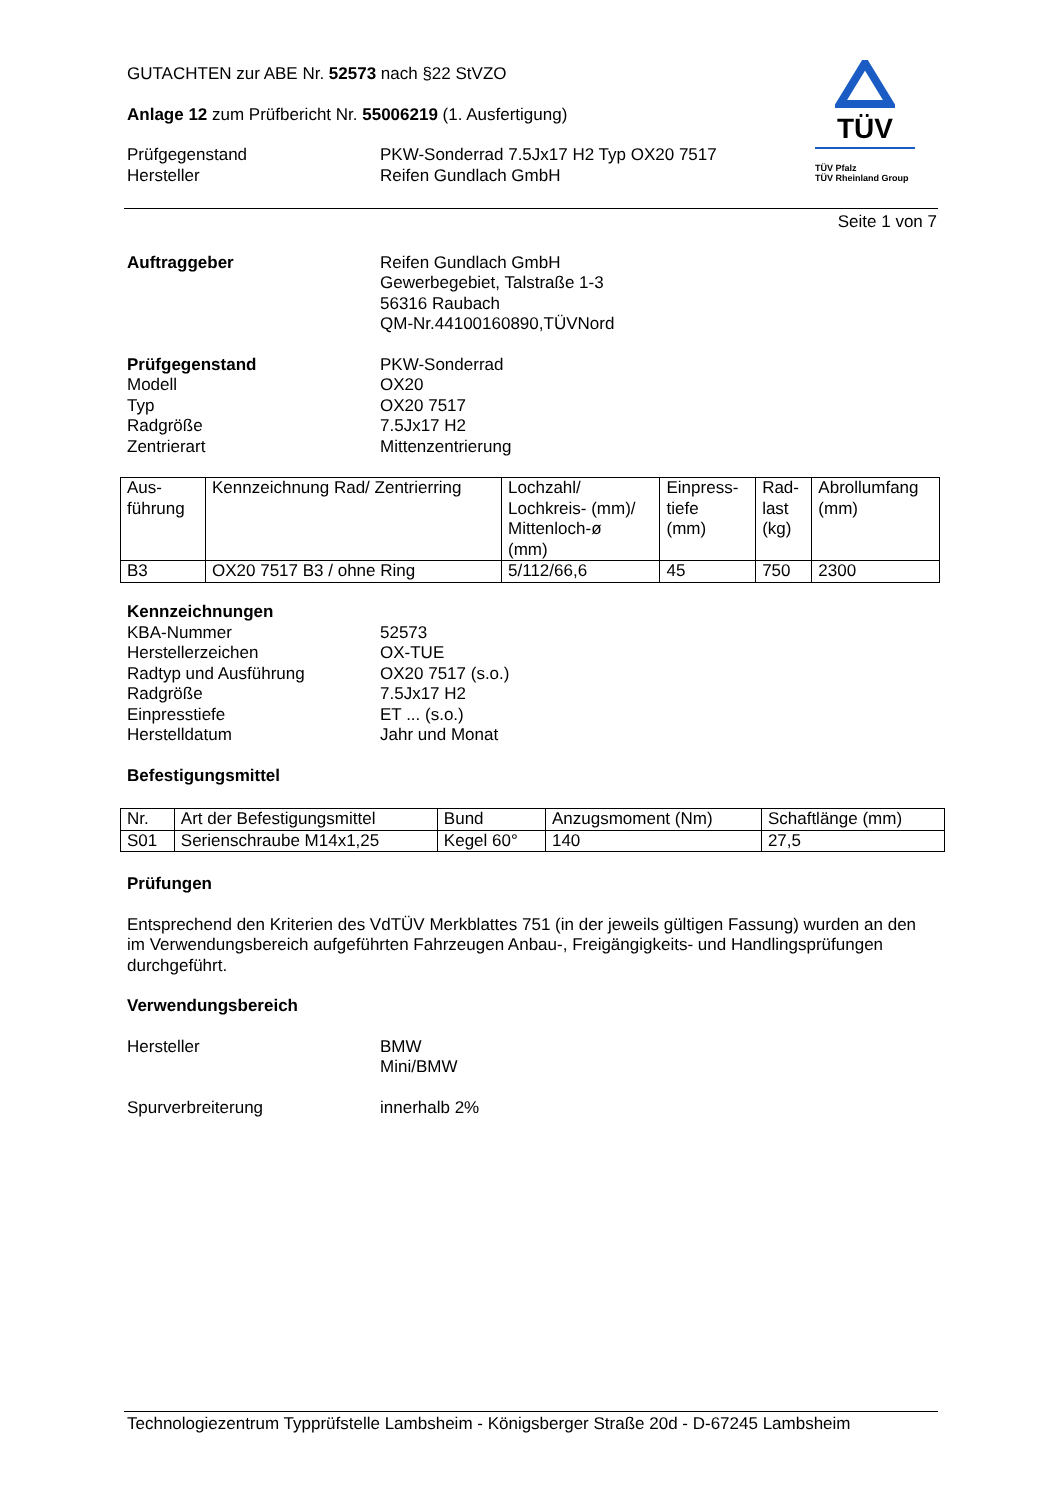TÜV
TÜV Pfalz
TÜV Rheinland Group
GUTACHTEN zur ABE Nr. 52573 nach §22 StVZO
Anlage 12 zum Prüfbericht Nr. 55006219 (1. Ausfertigung)
Prüfgegenstand
Hersteller
PKW-Sonderrad 7.5Jx17 H2 Typ OX20 7517
Reifen Gundlach GmbH
Seite 1 von 7
Auftraggeber Reifen Gundlach GmbH
Gewerbegebiet, Talstraße 1-3
56316 Raubach
QM-Nr.44100160890,TÜVNord
Prüfgegenstand
Modell
Typ
Radgröße
Zentrierart
PKW-Sonderrad
OX20
OX20 7517
7.5Jx17 H2
Mittenzentrierung
| Aus- führung | Kennzeichnung Rad/ Zentrierring | Lochzahl/ Lochkreis- (mm)/ Mittenloch-ø (mm) | Einpress- tiefe (mm) | Rad- last (kg) | Abrollumfang (mm) |
| B3 | OX20 7517 B3 / ohne Ring | 5/112/66,6 | 45 | 750 | 2300 |
Kennzeichnungen
KBA-Nummer
Herstellerzeichen
Radtyp und Ausführung
Radgröße
Einpresstiefe
Herstelldatum
52573
OX-TUE
OX20 7517 (s.o.)
7.5Jx17 H2
ET ... (s.o.)
Jahr und Monat
Befestigungsmittel
| Nr. | Art der Befestigungsmittel | Bund | Anzugsmoment (Nm) | Schaftlänge (mm) |
| S01 | Serienschraube M14x1,25 | Kegel 60° | 140 | 27,5 |
Prüfungen
Entsprechend den Kriterien des VdTÜV Merkblattes 751 (in der jeweils gültigen Fassung) wurden an den im Verwendungsbereich aufgeführten Fahrzeugen Anbau-, Freigängigkeits- und Handlingsprüfungen durchgeführt.
Verwendungsbereich
Hersteller BMW
Mini/BMW
Spurverbreiterung innerhalb 2%
Technologiezentrum Typprüfstelle Lambsheim - Königsberger Straße 20d - D-67245 Lambsheim